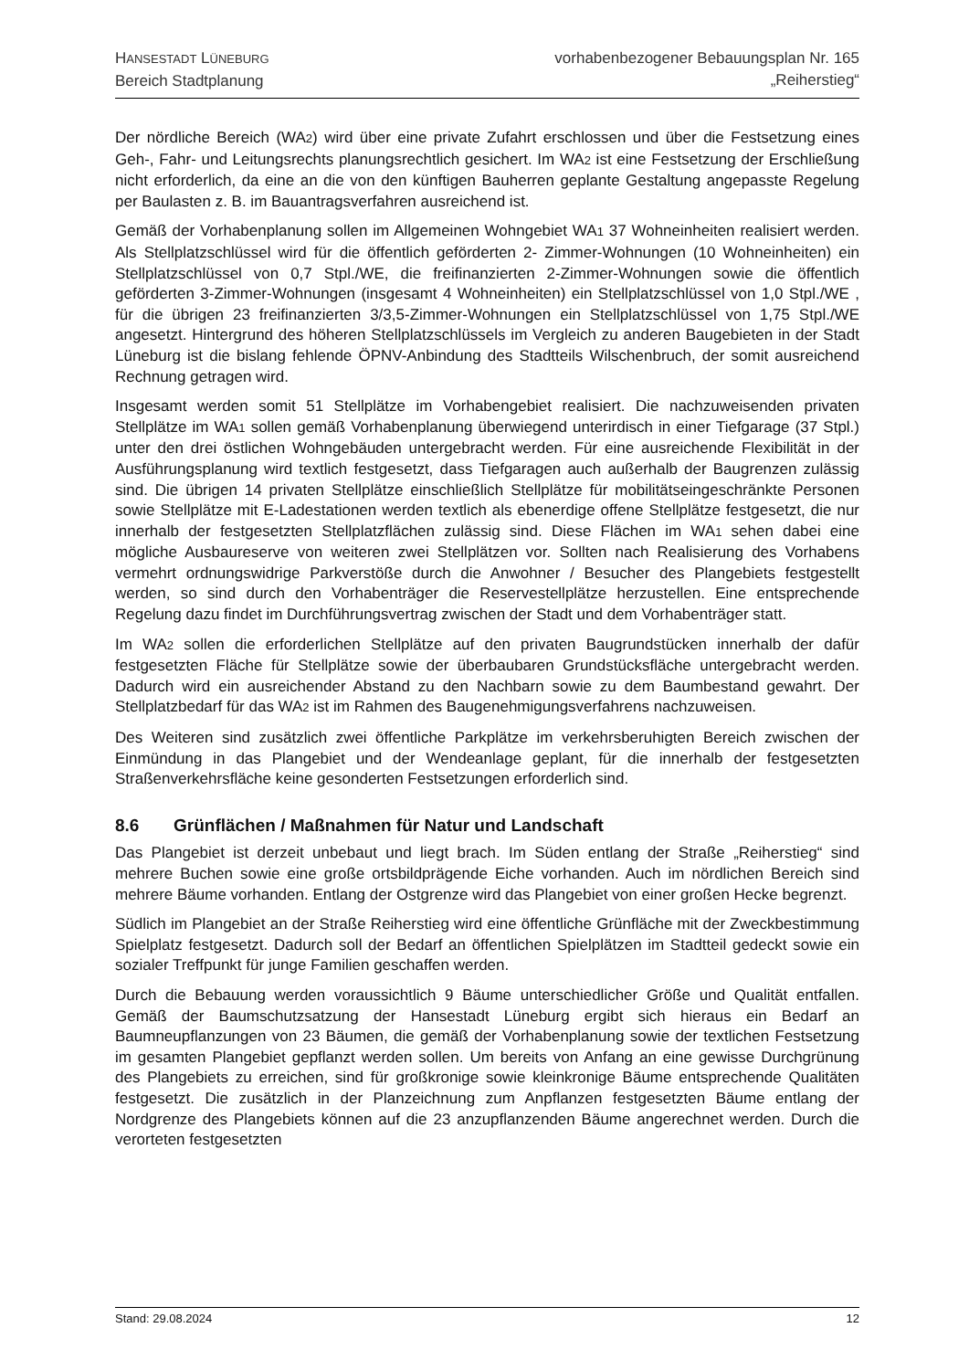HANSESTADT LÜNEBURG
Bereich Stadtplanung
vorhabenbezogener Bebauungsplan Nr. 165
„Reiherstieg“
Der nördliche Bereich (WA2) wird über eine private Zufahrt erschlossen und über die Festsetzung eines Geh-, Fahr- und Leitungsrechts planungsrechtlich gesichert. Im WA2 ist eine Festsetzung der Erschließung nicht erforderlich, da eine an die von den künftigen Bauherren geplante Gestaltung angepasste Regelung per Baulasten z. B. im Bauantragsverfahren ausreichend ist.
Gemäß der Vorhabenplanung sollen im Allgemeinen Wohngebiet WA1 37 Wohneinheiten realisiert werden. Als Stellplatzschlüssel wird für die öffentlich geförderten 2- Zimmer-Wohnungen (10 Wohneinheiten) ein Stellplatzschlüssel von 0,7 Stpl./WE, die freifinanzierten 2-Zimmer-Wohnungen sowie die öffentlich geförderten 3-Zimmer-Wohnungen (insgesamt 4 Wohneinheiten) ein Stellplatzschlüssel von 1,0 Stpl./WE , für die übrigen 23 freifinanzierten 3/3,5-Zimmer-Wohnungen ein Stellplatzschlüssel von 1,75 Stpl./WE angesetzt. Hintergrund des höheren Stellplatzschlüssels im Vergleich zu anderen Baugebieten in der Stadt Lüneburg ist die bislang fehlende ÖPNV-Anbindung des Stadtteils Wilschenbruch, der somit ausreichend Rechnung getragen wird.
Insgesamt werden somit 51 Stellplätze im Vorhabengebiet realisiert. Die nachzuweisenden privaten Stellplätze im WA1 sollen gemäß Vorhabenplanung überwiegend unterirdisch in einer Tiefgarage (37 Stpl.) unter den drei östlichen Wohngebäuden untergebracht werden. Für eine ausreichende Flexibilität in der Ausführungsplanung wird textlich festgesetzt, dass Tiefgaragen auch außerhalb der Baugrenzen zulässig sind. Die übrigen 14 privaten Stellplätze einschließlich Stellplätze für mobilitätseingeschränkte Personen sowie Stellplätze mit E-Ladestationen werden textlich als ebenerdige offene Stellplätze festgesetzt, die nur innerhalb der festgesetzten Stellplatzflächen zulässig sind. Diese Flächen im WA1 sehen dabei eine mögliche Ausbaureserve von weiteren zwei Stellplätzen vor. Sollten nach Realisierung des Vorhabens vermehrt ordnungswidrige Parkverstöße durch die Anwohner / Besucher des Plangebiets festgestellt werden, so sind durch den Vorhabenträger die Reservestellplätze herzustellen. Eine entsprechende Regelung dazu findet im Durchführungsvertrag zwischen der Stadt und dem Vorhabenträger statt.
Im WA2 sollen die erforderlichen Stellplätze auf den privaten Baugrundstücken innerhalb der dafür festgesetzten Fläche für Stellplätze sowie der überbaubaren Grundstücksfläche untergebracht werden. Dadurch wird ein ausreichender Abstand zu den Nachbarn sowie zu dem Baumbestand gewahrt. Der Stellplatzbedarf für das WA2 ist im Rahmen des Baugenehmigungsverfahrens nachzuweisen.
Des Weiteren sind zusätzlich zwei öffentliche Parkplätze im verkehrsberuhigten Bereich zwischen der Einmündung in das Plangebiet und der Wendeanlage geplant, für die innerhalb der festgesetzten Straßenverkehrsfläche keine gesonderten Festsetzungen erforderlich sind.
8.6 Grünflächen / Maßnahmen für Natur und Landschaft
Das Plangebiet ist derzeit unbebaut und liegt brach. Im Süden entlang der Straße „Reiherstieg“ sind mehrere Buchen sowie eine große ortsbildprägende Eiche vorhanden. Auch im nördlichen Bereich sind mehrere Bäume vorhanden. Entlang der Ostgrenze wird das Plangebiet von einer großen Hecke begrenzt.
Südlich im Plangebiet an der Straße Reiherstieg wird eine öffentliche Grünfläche mit der Zweckbestimmung Spielplatz festgesetzt. Dadurch soll der Bedarf an öffentlichen Spielplätzen im Stadtteil gedeckt sowie ein sozialer Treffpunkt für junge Familien geschaffen werden.
Durch die Bebauung werden voraussichtlich 9 Bäume unterschiedlicher Größe und Qualität entfallen. Gemäß der Baumschutzsatzung der Hansestadt Lüneburg ergibt sich hieraus ein Bedarf an Baumneupflanzungen von 23 Bäumen, die gemäß der Vorhabenplanung sowie der textlichen Festsetzung im gesamten Plangebiet gepflanzt werden sollen. Um bereits von Anfang an eine gewisse Durchgrünung des Plangebiets zu erreichen, sind für großkronige sowie kleinkronige Bäume entsprechende Qualitäten festgesetzt. Die zusätzlich in der Planzeichnung zum Anpflanzen festgesetzten Bäume entlang der Nordgrenze des Plangebiets können auf die 23 anzupflanzenden Bäume angerechnet werden. Durch die verorteten festgesetzten
Stand: 29.08.2024 12